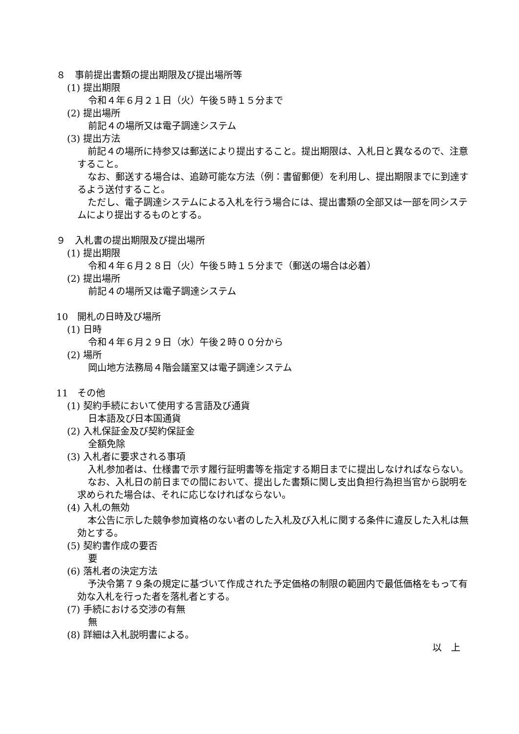８　事前提出書類の提出期限及び提出場所等
(1) 提出期限
令和４年６月２１日（火）午後５時１５分まで
(2) 提出場所
前記４の場所又は電子調達システム
(3) 提出方法
前記４の場所に持参又は郵送により提出すること。提出期限は、入札日と異なるので、注意すること。
なお、郵送する場合は、追跡可能な方法（例：書留郵便）を利用し、提出期限までに到達するよう送付すること。
ただし、電子調達システムによる入札を行う場合には、提出書類の全部又は一部を同システムにより提出するものとする。
９　入札書の提出期限及び提出場所
(1) 提出期限
令和４年６月２８日（火）午後５時１５分まで（郵送の場合は必着）
(2) 提出場所
前記４の場所又は電子調達システム
10　開札の日時及び場所
(1) 日時
令和４年６月２９日（水）午後２時００分から
(2) 場所
岡山地方法務局４階会議室又は電子調達システム
11　その他
(1) 契約手続において使用する言語及び通貨
日本語及び日本国通貨
(2) 入札保証金及び契約保証金
全額免除
(3) 入札者に要求される事項
入札参加者は、仕様書で示す履行証明書等を指定する期日までに提出しなければならない。
なお、入札日の前日までの間において、提出した書類に関し支出負担行為担当官から説明を求められた場合は、それに応じなければならない。
(4) 入札の無効
本公告に示した競争参加資格のない者のした入札及び入札に関する条件に違反した入札は無効とする。
(5) 契約書作成の要否
要
(6) 落札者の決定方法
予決令第７９条の規定に基づいて作成された予定価格の制限の範囲内で最低価格をもって有効な入札を行った者を落札者とする。
(7) 手続における交渉の有無
無
(8) 詳細は入札説明書による。
以　上